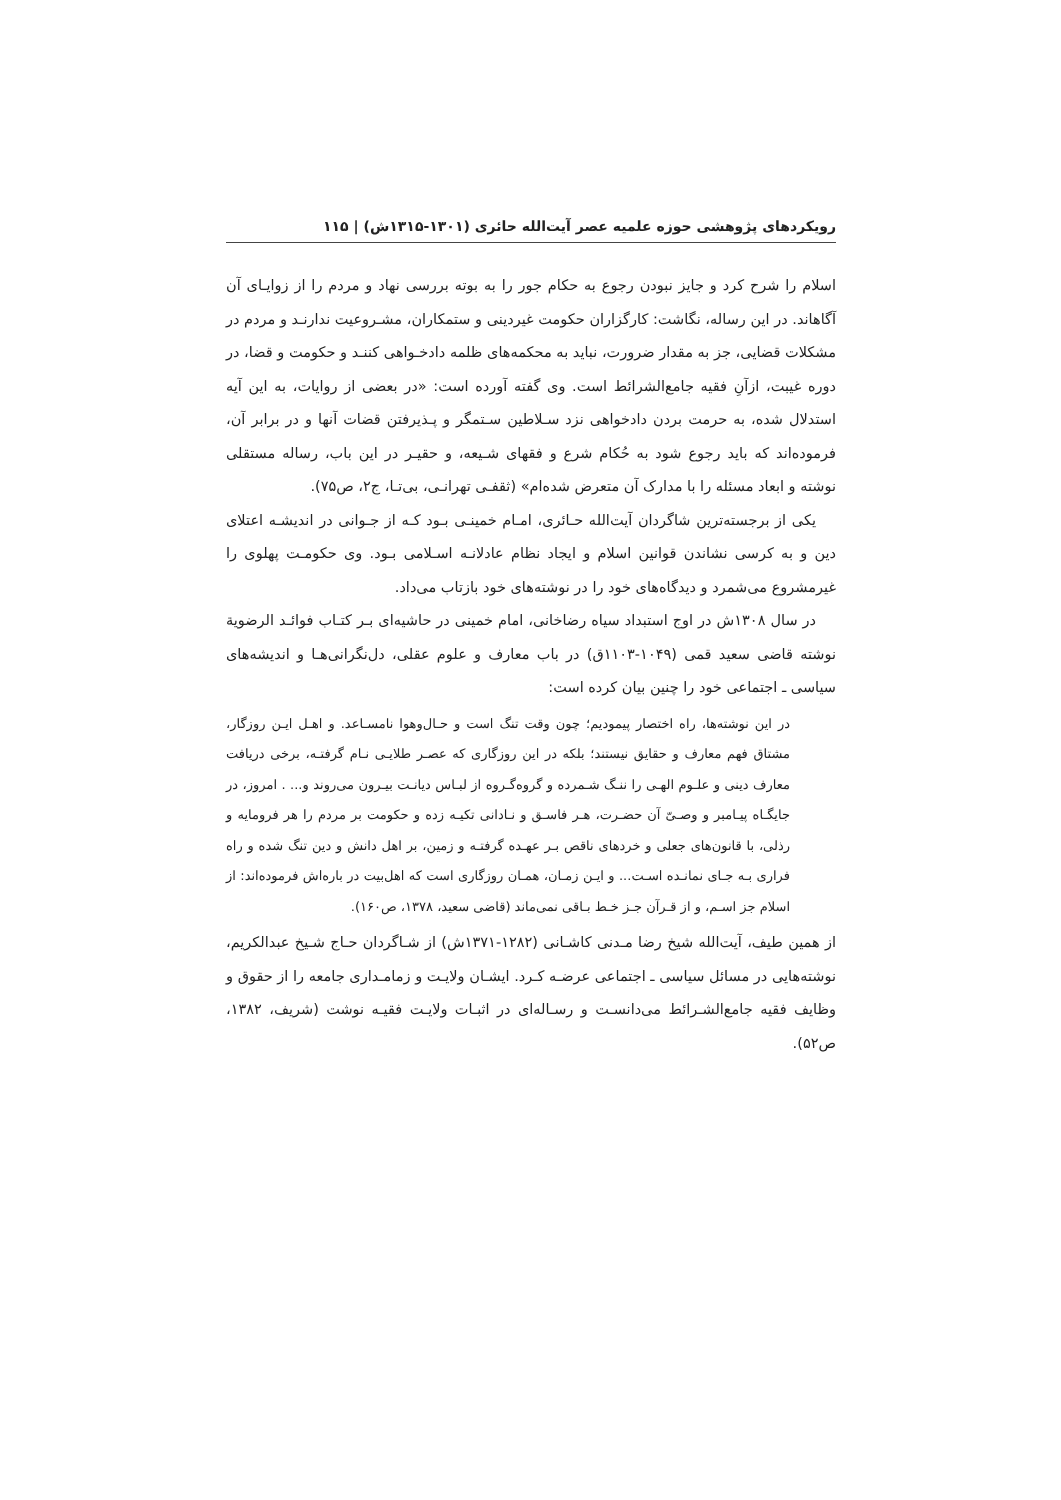رویکردهای پژوهشی حوزه علمیه عصر آیت‌الله حائری (۱۳۰۱-۱۳۱۵ش) | ۱۱۵
اسلام را شرح کرد و جایز نبودن رجوع به حکام جور را به بوته بررسی نهاد و مردم را از زوایـای آن آگاهاند. در این رساله، نگاشت: کارگزاران حکومت غیردینی و ستمکاران، مشـروعیت ندارنـد و مردم در مشکلات قضایی، جز به مقدار ضرورت، نباید به محکمه‌های ظلمه دادخـواهی کننـد و حکومت و قضا، در دوره غیبت، ازآنِ فقیه جامع‌الشرائط است. وی گفته آورده است: «در بعضی از روایات، به این آیه استدلال شده، به حرمت بردن دادخواهی نزد سـلاطین سـتمگر و پـذیرفتن قضات آنها و در برابر آن، فرموده‌اند که باید رجوع شود به حُکام شرع و فقهای شـیعه، و حقیـر در این باب، رساله مستقلی نوشته و ابعاد مسئله را با مدارک آن متعرض شده‌ام» (ثقفـی تهرانـی، بی‌تـا، ج۲، ص۷۵).
یکی از برجسته‌ترین شاگردان آیت‌الله حـائری، امـام خمینـی بـود کـه از جـوانی در اندیشـه اعتلای دین و به کرسی نشاندن قوانین اسلام و ایجاد نظام عادلانـه اسـلامی بـود. وی حکومـت پهلوی را غیرمشروع می‌شمرد و دیدگاه‌های خود را در نوشته‌های خود بازتاب می‌داد.
در سال ۱۳۰۸ش در اوج استبداد سیاه رضاخانی، امام خمینی در حاشیه‌ای بـر کتـاب فوائـد الرضویة نوشته قاضی سعید قمی (۱۰۴۹-۱۱۰۳ق) در باب معارف و علوم عقلی، دل‌نگرانی‌هـا و اندیشه‌های سیاسی ـ اجتماعی خود را چنین بیان کرده است:
در این نوشته‌ها، راه اختصار پیمودیم؛ چون وقت تنگ است و حـال‌وهوا نامسـاعد. و اهـل ایـن روزگار، مشتاق فهم معارف و حقایق نیستند؛ بلکه در این روزگاری که عصـر طلایـی نـام گرفتـه، برخی دریافت معارف دینی و علـوم الهـی را ننـگ شـمرده و گروه‌گـروه از لبـاس دیانـت بیـرون می‌روند و... . امروز، در جایگـاه پیـامبر و وصـیّ آن حضـرت، هـر فاسـق و نـادانی تکیـه زده و حکومت بر مردم را هر فرومایه و رذلی، با قانون‌های جعلی و خردهای ناقص بـر عهـده گرفتـه و زمین، بر اهل دانش و دین تنگ شده و راه فراری بـه جـای نمانـده اسـت... و ایـن زمـان، همـان روزگاری است که اهل‌بیت در باره‌اش فرموده‌اند: از اسلام جز اسـم، و از قـرآن جـز خـط بـاقی نمی‌ماند (قاضی سعید، ۱۳۷۸، ص۱۶۰).
از همین طیف، آیت‌الله شیخ رضا مـدنی کاشـانی (۱۲۸۲-۱۳۷۱ش) از شـاگردان حـاج شـیخ عبدالکریم، نوشته‌هایی در مسائل سیاسی ـ اجتماعی عرضـه کـرد. ایشـان ولایـت و زمامـداری جامعه را از حقوق و وظایف فقیه جامع‌الشـرائط می‌دانسـت و رسـاله‌ای در اثبـات ولایـت فقیـه نوشت (شریف، ۱۳۸۲، ص۵۲).